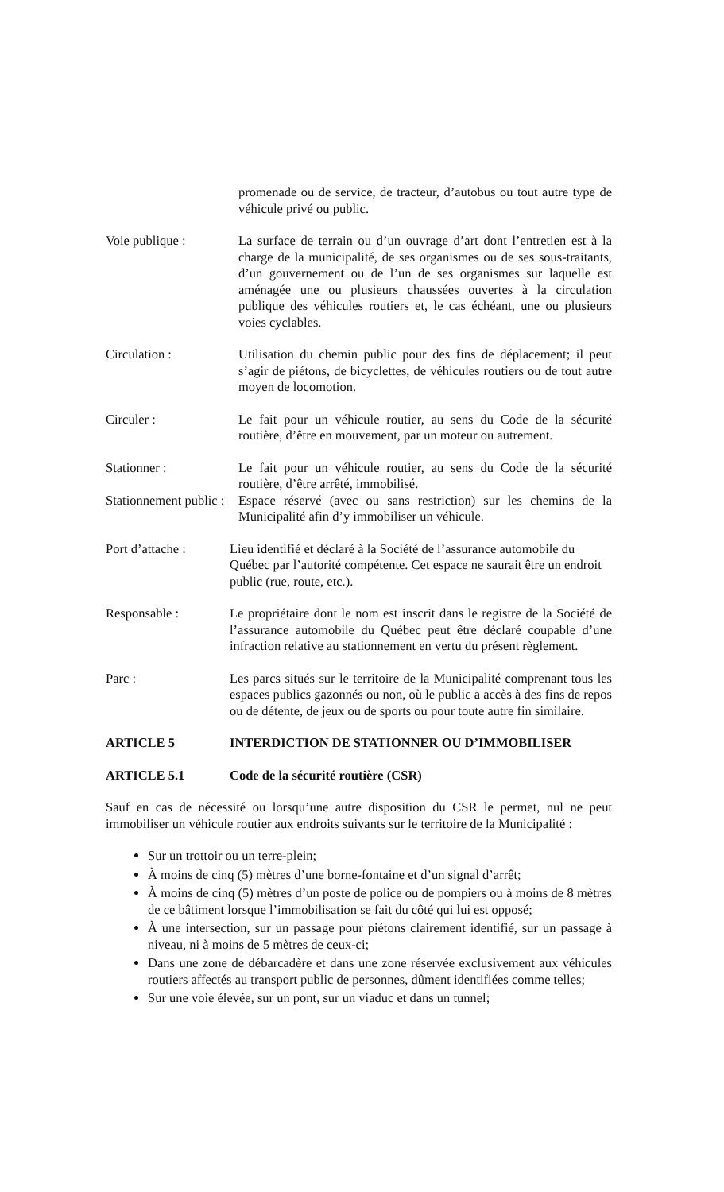promenade ou de service, de tracteur, d’autobus ou tout autre type de véhicule privé ou public.
Voie publique : La surface de terrain ou d’un ouvrage d’art dont l’entretien est à la charge de la municipalité, de ses organismes ou de ses sous-traitants, d’un gouvernement ou de l’un de ses organismes sur laquelle est aménagée une ou plusieurs chaussées ouvertes à la circulation publique des véhicules routiers et, le cas échéant, une ou plusieurs voies cyclables.
Circulation : Utilisation du chemin public pour des fins de déplacement; il peut s’agir de piétons, de bicyclettes, de véhicules routiers ou de tout autre moyen de locomotion.
Circuler : Le fait pour un véhicule routier, au sens du Code de la sécurité routière, d’être en mouvement, par un moteur ou autrement.
Stationner : Le fait pour un véhicule routier, au sens du Code de la sécurité routière, d’être arrêté, immobilisé.
Stationnement public :
Espace réservé (avec ou sans restriction) sur les chemins de la Municipalité afin d’y immobiliser un véhicule.
Port d’attache :
Lieu identifié et déclaré à la Société de l’assurance automobile du Québec par l’autorité compétente. Cet espace ne saurait être un endroit public (rue, route, etc.).
Responsable : Le propriétaire dont le nom est inscrit dans le registre de la Société de l’assurance automobile du Québec peut être déclaré coupable d’une infraction relative au stationnement en vertu du présent règlement.
Parc : Les parcs situés sur le territoire de la Municipalité comprenant tous les espaces publics gazonnés ou non, où le public a accès à des fins de repos ou de détente, de jeux ou de sports ou pour toute autre fin similaire.
ARTICLE 5 INTERDICTION DE STATIONNER OU D’IMMOBILISER
ARTICLE 5.1 Code de la sécurité routière (CSR)
Sauf en cas de nécessité ou lorsqu’une autre disposition du CSR le permet, nul ne peut immobiliser un véhicule routier aux endroits suivants sur le territoire de la Municipalité :
Sur un trottoir ou un terre-plein;
À moins de cinq (5) mètres d’une borne-fontaine et d’un signal d’arrêt;
À moins de cinq (5) mètres d’un poste de police ou de pompiers ou à moins de 8 mètres de ce bâtiment lorsque l’immobilisation se fait du côté qui lui est opposé;
À une intersection, sur un passage pour piétons clairement identifié, sur un passage à niveau, ni à moins de 5 mètres de ceux-ci;
Dans une zone de débarcadère et dans une zone réservée exclusivement aux véhicules routiers affectés au transport public de personnes, dûment identifiées comme telles;
Sur une voie élevée, sur un pont, sur un viaduc et dans un tunnel;